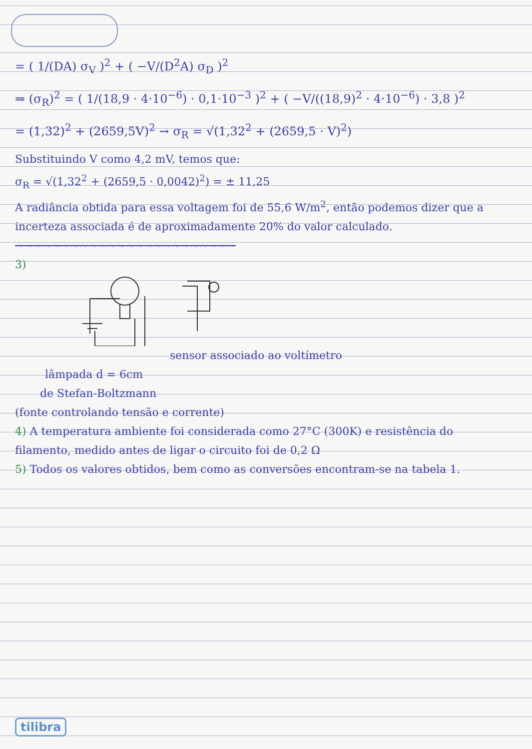= ( 1/(DA) σ<sub>V</sub> )<sup>2</sup> + ( −V/(D<sup>2</sup>A) σ<sub>D</sub> )<sup>2</sup>
⇒ (σ<sub>R</sub>)<sup>2</sup> = ( 1/(18,9 · 4·10<sup>−6</sup>) · 0,1·10<sup>−3</sup> )<sup>2</sup> + ( −V/((18,9)<sup>2</sup> · 4·10<sup>−6</sup>) · 3,8 )<sup>2</sup>
= (1,32)<sup>2</sup> + (2659,5V)<sup>2</sup> → σ<sub>R</sub> = √(1,32<sup>2</sup> + (2659,5 · V)<sup>2</sup>)
Substituindo V como 4,2 mV, temos que:
σ<sub>R</sub> = √(1,32<sup>2</sup> + (2659,5 · 0,0042)<sup>2</sup>) = ± 11,25
A radiância obtida para essa voltagem foi de 55,6 W/m<sup>2</sup>, então podemos dizer que a incerteza associada é de aproximadamente 20% do valor calculado.
~~~~~~~~~~~~~~~~~~~~~~~~
3)
sensor associado ao voltímetro
lâmpada d = 6cm
de Stefan-Boltzmann
(fonte controlando tensão e corrente)
4) A temperatura ambiente foi considerada como 27°C (300K) e resistência do filamento, medido antes de ligar o circuito foi de 0,2 Ω
5) Todos os valores obtidos, bem como as conversões encontram-se na tabela 1.
tilibra